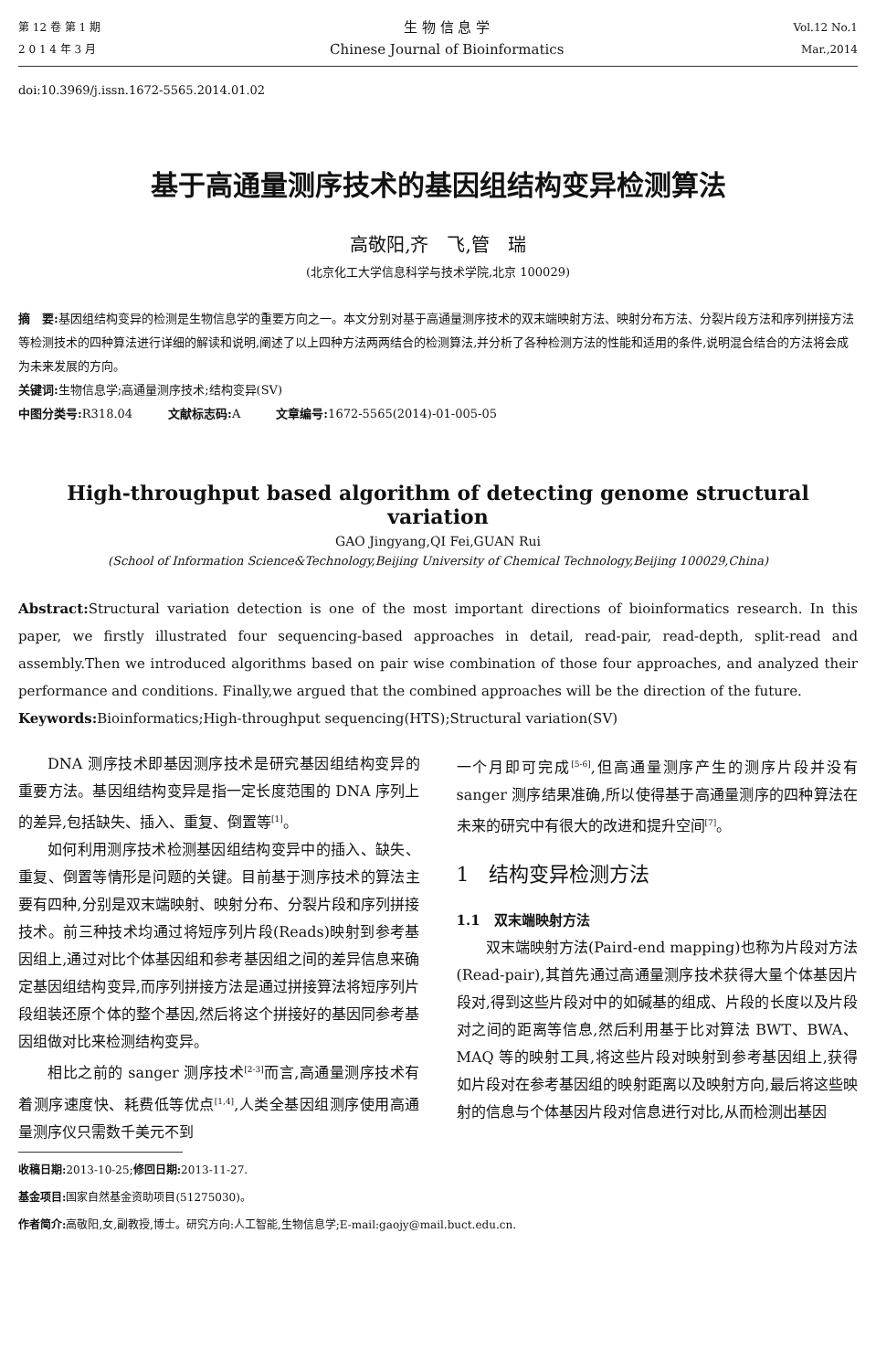第 12 卷 第 1 期
2 0 1 4 年 3 月
生 物 信 息 学
Chinese Journal of Bioinformatics
Vol.12 No.1
Mar.,2014
doi:10.3969/j.issn.1672-5565.2014.01.02
基于高通量测序技术的基因组结构变异检测算法
高敬阳,齐　飞,管　瑞
(北京化工大学信息科学与技术学院,北京 100029)
摘　要: 基因组结构变异的检测是生物信息学的重要方向之一。本文分别对基于高通量测序技术的双末端映射方法、映射分布方法、分裂片段方法和序列拼接方法等检测技术的四种算法进行详细的解读和说明,阐述了以上四种方法两两结合的检测算法,并分析了各种检测方法的性能和适用的条件,说明混合结合的方法将会成为未来发展的方向。
关键词: 生物信息学;高通量测序技术;结构变异(SV)
中图分类号: R318.04　　　文献标志码: A　　　文章编号: 1672-5565(2014)-01-005-05
High-throughput based algorithm of detecting genome structural variation
GAO Jingyang,QI Fei,GUAN Rui
(School of Information Science&Technology,Beijing University of Chemical Technology,Beijing 100029,China)
Abstract: Structural variation detection is one of the most important directions of bioinformatics research. In this paper, we firstly illustrated four sequencing-based approaches in detail, read-pair, read-depth, split-read and assembly.Then we introduced algorithms based on pair wise combination of those four approaches, and analyzed their performance and conditions. Finally,we argued that the combined approaches will be the direction of the future.
Keywords: Bioinformatics;High-throughput sequencing(HTS);Structural variation(SV)
DNA 测序技术即基因测序技术是研究基因组结构变异的重要方法。基因组结构变异是指一定长度范围的 DNA 序列上的差异,包括缺失、插入、重复、倒置等<sup>[1]</sup>。
如何利用测序技术检测基因组结构变异中的插入、缺失、重复、倒置等情形是问题的关键。目前基于测序技术的算法主要有四种,分别是双末端映射、映射分布、分裂片段和序列拼接技术。前三种技术均通过将短序列片段(Reads)映射到参考基因组上,通过对比个体基因组和参考基因组之间的差异信息来确定基因组结构变异,而序列拼接方法是通过拼接算法将短序列片段组装还原个体的整个基因,然后将这个拼接好的基因同参考基因组做对比来检测结构变异。
相比之前的 sanger 测序技术<sup>[2-3]</sup>而言,高通量测序技术有着测序速度快、耗费低等优点<sup>[1,4]</sup>,人类全基因组测序使用高通量测序仪只需数千美元不到
收稿日期: 2013-10-25;修回日期: 2013-11-27.
基金项目: 国家自然基金资助项目(51275030)。
作者简介: 高敬阳,女,副教授,博士。研究方向:人工智能,生物信息学;E-mail:gaojy@mail.buct.edu.cn.
一个月即可完成<sup>[5-6]</sup>,但高通量测序产生的测序片段并没有 sanger 测序结果准确,所以使得基于高通量测序的四种算法在未来的研究中有很大的改进和提升空间<sup>[7]</sup>。
1　结构变异检测方法
1.1　双末端映射方法
双末端映射方法(Paird-end mapping)也称为片段对方法(Read-pair),其首先通过高通量测序技术获得大量个体基因片段对,得到这些片段对中的如碱基的组成、片段的长度以及片段对之间的距离等信息,然后利用基于比对算法 BWT、BWA、MAQ 等的映射工具,将这些片段对映射到参考基因组上,获得如片段对在参考基因组的映射距离以及映射方向,最后将这些映射的信息与个体基因片段对信息进行对比,从而检测出基因